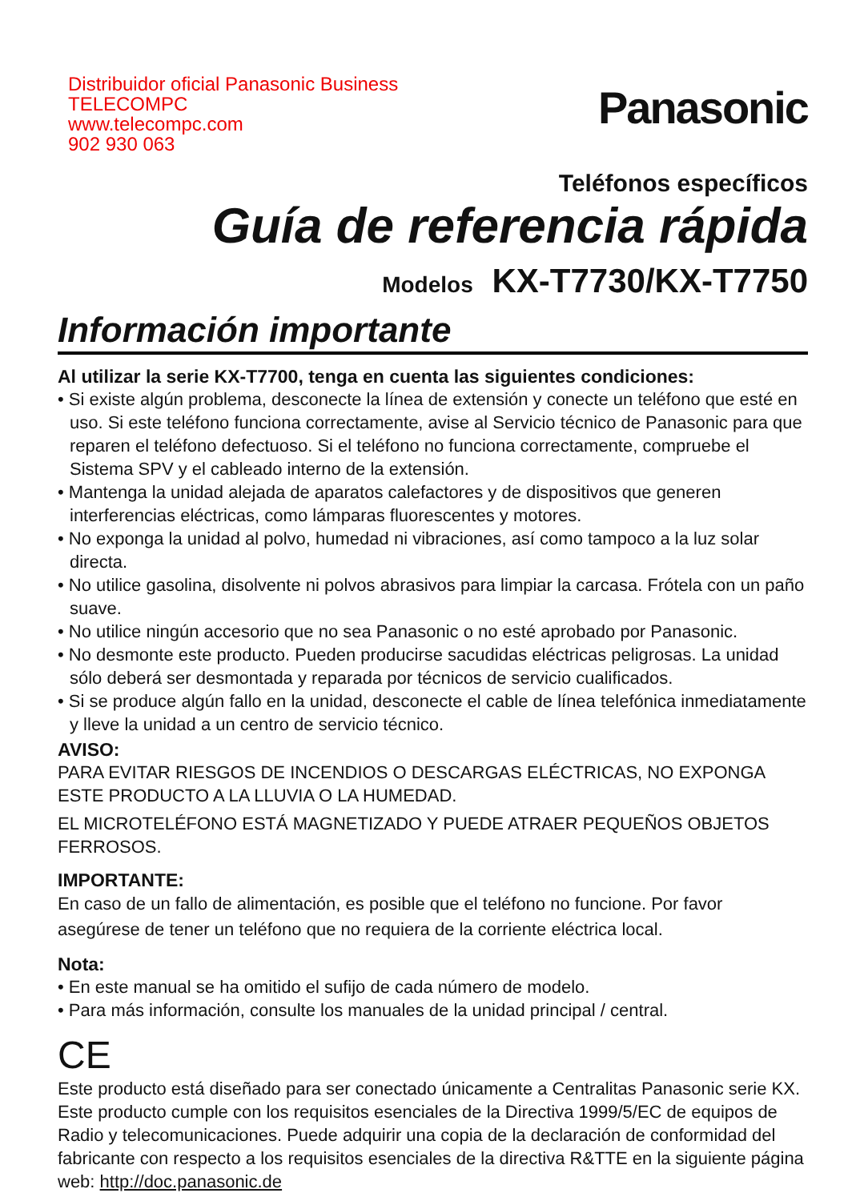Distribuidor oficial Panasonic Business
TELECOMPC
www.telecompc.com
902 930 063
Panasonic
Teléfonos específicos
Guía de referencia rápida
Modelos KX-T7730/KX-T7750
Información importante
Al utilizar la serie KX-T7700, tenga en cuenta las siguientes condiciones:
• Si existe algún problema, desconecte la línea de extensión y conecte un teléfono que esté en uso. Si este teléfono funciona correctamente, avise al Servicio técnico de Panasonic para que reparen el teléfono defectuoso. Si el teléfono no funciona correctamente, compruebe el Sistema SPV y el cableado interno de la extensión.
• Mantenga la unidad alejada de aparatos calefactores y de dispositivos que generen interferencias eléctricas, como lámparas fluorescentes y motores.
• No exponga la unidad al polvo, humedad ni vibraciones, así como tampoco a la luz solar directa.
• No utilice gasolina, disolvente ni polvos abrasivos para limpiar la carcasa. Frótela con un paño suave.
• No utilice ningún accesorio que no sea Panasonic o no esté aprobado por Panasonic.
• No desmonte este producto. Pueden producirse sacudidas eléctricas peligrosas. La unidad sólo deberá ser desmontada y reparada por técnicos de servicio cualificados.
• Si se produce algún fallo en la unidad, desconecte el cable de línea telefónica inmediatamente y lleve la unidad a un centro de servicio técnico.
AVISO:
PARA EVITAR RIESGOS DE INCENDIOS O DESCARGAS ELÉCTRICAS, NO EXPONGA ESTE PRODUCTO A LA LLUVIA O LA HUMEDAD.
EL MICROTELÉFONO ESTÁ MAGNETIZADO Y PUEDE ATRAER PEQUEÑOS OBJETOS FERROSOS.
IMPORTANTE:
En caso de un fallo de alimentación, es posible que el teléfono no funcione. Por favor asegúrese de tener un teléfono que no requiera de la corriente eléctrica local.
Nota:
• En este manual se ha omitido el sufijo de cada número de modelo.
• Para más información, consulte los manuales de la unidad principal / central.
CE
Este producto está diseñado para ser conectado únicamente a Centralitas Panasonic serie KX. Este producto cumple con los requisitos esenciales de la Directiva 1999/5/EC de equipos de Radio y telecomunicaciones. Puede adquirir una copia de la declaración de conformidad del fabricante con respecto a los requisitos esenciales de la directiva R&TTE en la siguiente página web: http://doc.panasonic.de